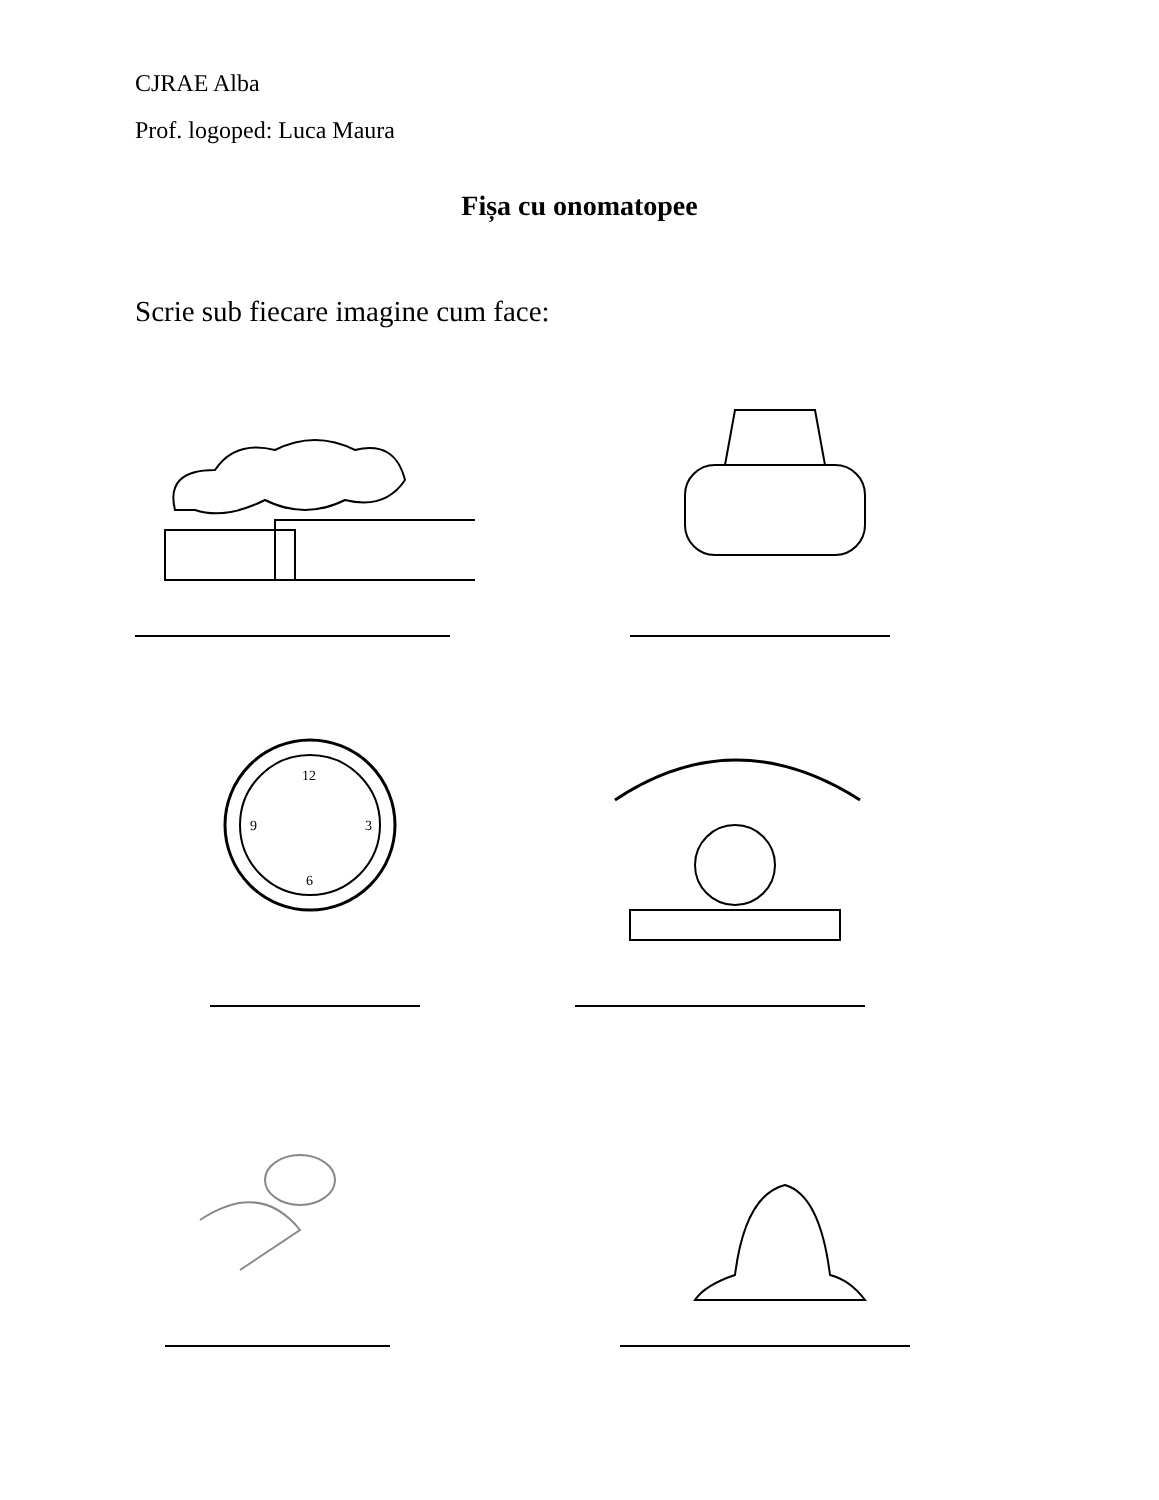CJRAE Alba
Prof. logoped: Luca Maura
Fișa cu onomatopee
Scrie sub fiecare imagine cum face:
12
9
3
6